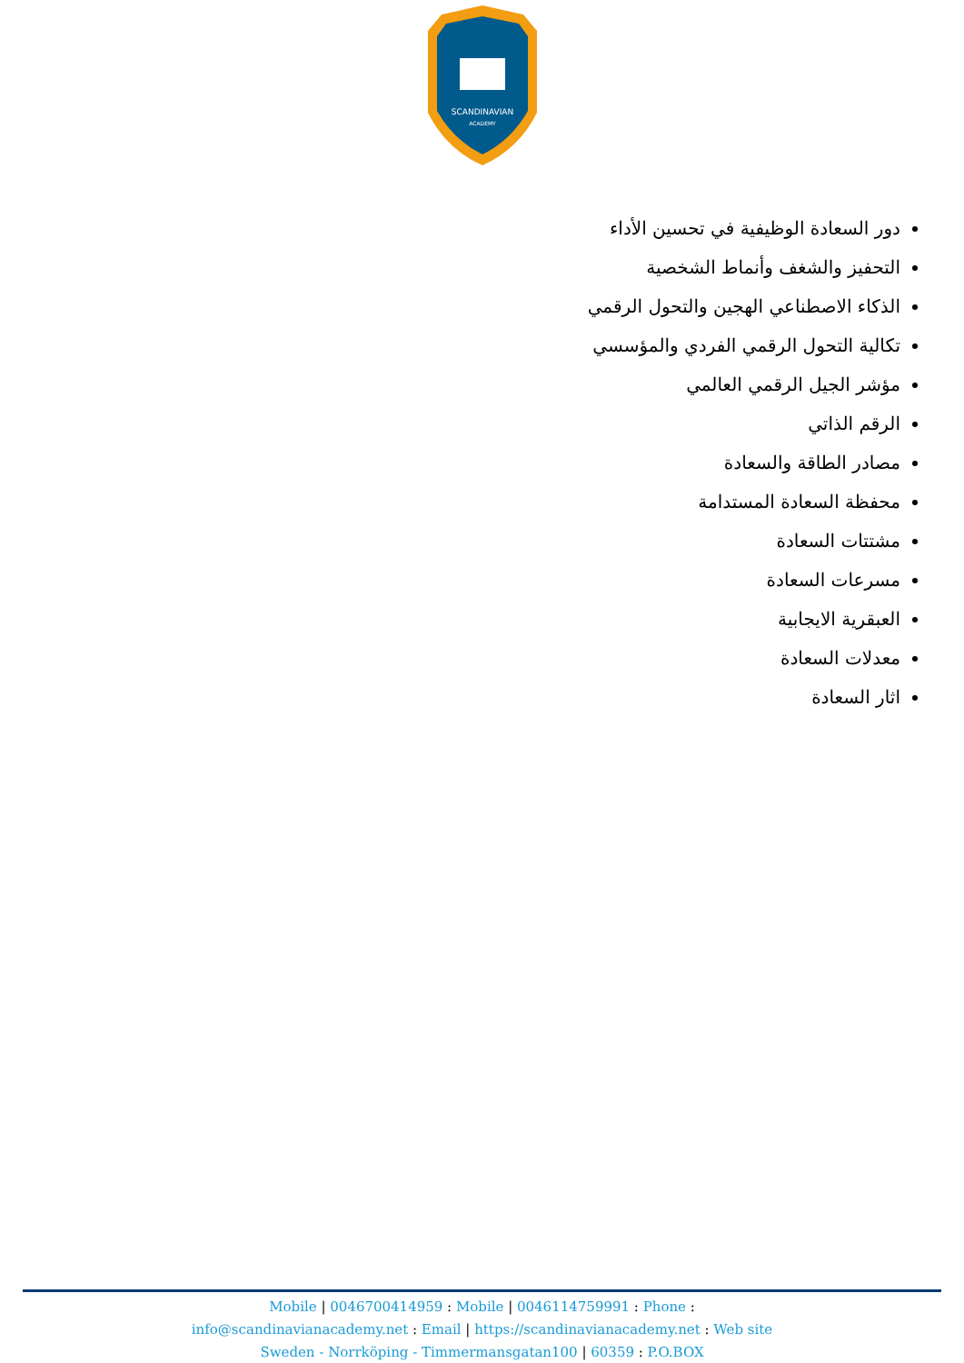SCANDINAVIAN
ACADEMY
دور السعادة الوظيفية في تحسين الأداء
التحفيز والشغف وأنماط الشخصية
الذكاء الاصطناعي الهجين والتحول الرقمي
تكالية التحول الرقمي الفردي والمؤسسي
مؤشر الجيل الرقمي العالمي
الرقم الذاتي
مصادر الطاقة والسعادة
محفظة السعادة المستدامة
مشتتات السعادة
مسرعات السعادة
العبقرية الايجابية
معدلات السعادة
اثار السعادة
Mobile | 0046700414959 : Mobile | 0046114759991 : Phone :
info@scandinavianacademy.net : Email | https://scandinavianacademy.net : Web site
Sweden - Norrköping - Timmermansgatan100 | 60359 : P.O.BOX